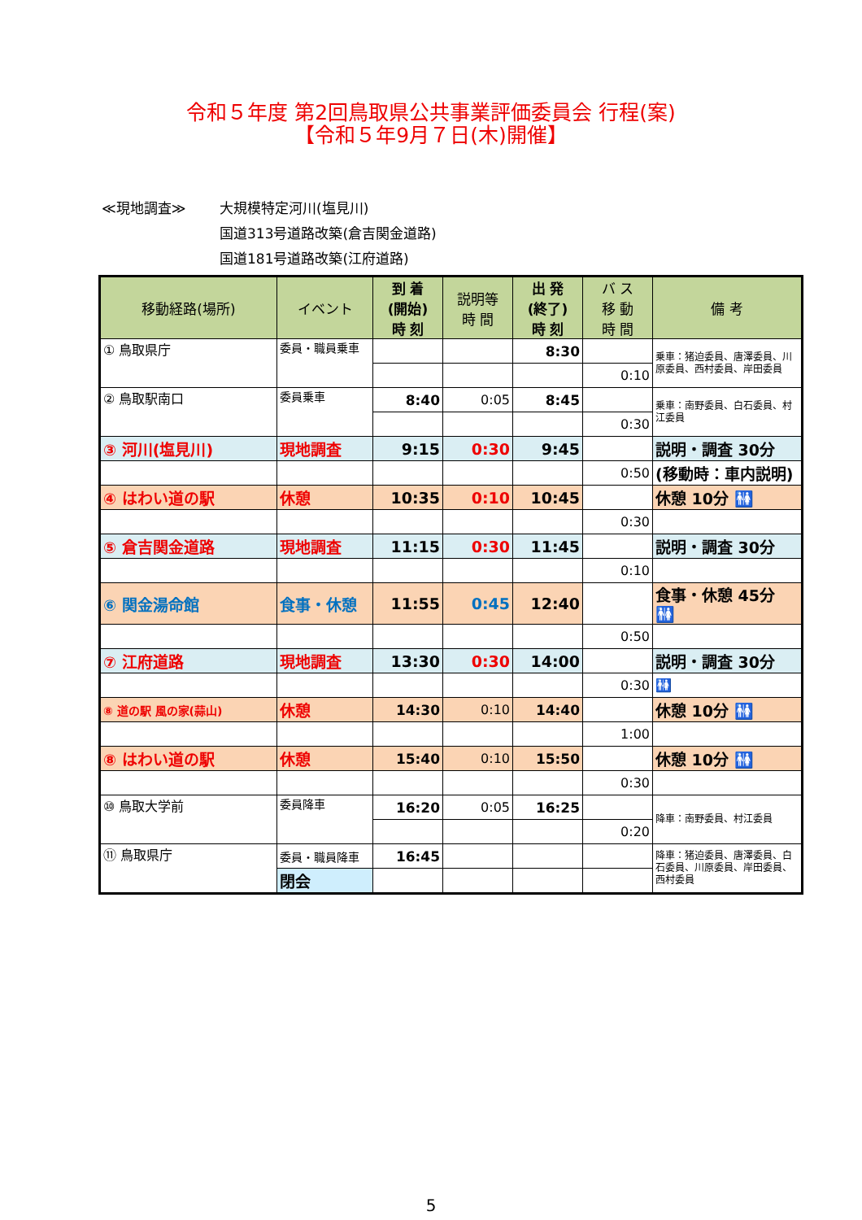令和５年度 第2回鳥取県公共事業評価委員会 行程(案)
【令和５年9月７日(木)開催】
≪現地調査≫ 大規模特定河川(塩見川)
国道313号道路改築(倉吉関金道路)
国道181号道路改築(江府道路)
| 移動経路(場所) | イベント | 到 着 (開始) 時 刻 | 説明等 時 間 | 出 発 (終了) 時 刻 | バ ス 移 動 時 間 | 備 考 |
| --- | --- | --- | --- | --- | --- | --- |
| ① 鳥取県庁 | 委員・職員乗車 | | | 8:30 | | 乗車：猪迫委員、唐澤委員、川原委員、西村委員、岸田委員 |
| | | | | | 0:10 | |
| ② 鳥取駅南口 | 委員乗車 | 8:40 | 0:05 | 8:45 | | 乗車：南野委員、白石委員、村江委員 |
| | | | | | 0:30 | |
| ③ 河川(塩見川) | 現地調査 | 9:15 | 0:30 | 9:45 | | 説明・調査 30分 |
| | | | | | 0:50 | (移動時：車内説明) |
| ④ はわい道の駅 | 休憩 | 10:35 | 0:10 | 10:45 | | 休憩 10分 🚻 |
| | | | | | 0:30 | |
| ⑤ 倉吉関金道路 | 現地調査 | 11:15 | 0:30 | 11:45 | | 説明・調査 30分 |
| | | | | | 0:10 | |
| ⑥ 関金湯命館 | 食事・休憩 | 11:55 | 0:45 | 12:40 | | 食事・休憩 45分 🚻 |
| | | | | | 0:50 | |
| ⑦ 江府道路 | 現地調査 | 13:30 | 0:30 | 14:00 | | 説明・調査 30分 |
| | | | | | 0:30 | 🚻 |
| ⑧ 道の駅 風の家(蒜山) | 休憩 | 14:30 | 0:10 | 14:40 | | 休憩 10分 🚻 |
| | | | | | 1:00 | |
| ⑧ はわい道の駅 | 休憩 | 15:40 | 0:10 | 15:50 | | 休憩 10分 🚻 |
| | | | | | 0:30 | |
| ⑩ 鳥取大学前 | 委員降車 | 16:20 | 0:05 | 16:25 | | 降車：南野委員、村江委員 |
| | | | | | 0:20 | |
| ⑪ 鳥取県庁 | 委員・職員降車 | 16:45 | | | | 降車：猪迫委員、唐澤委員、白石委員、川原委員、岸田委員、西村委員 |
| | 閉会 | | | | | |
5